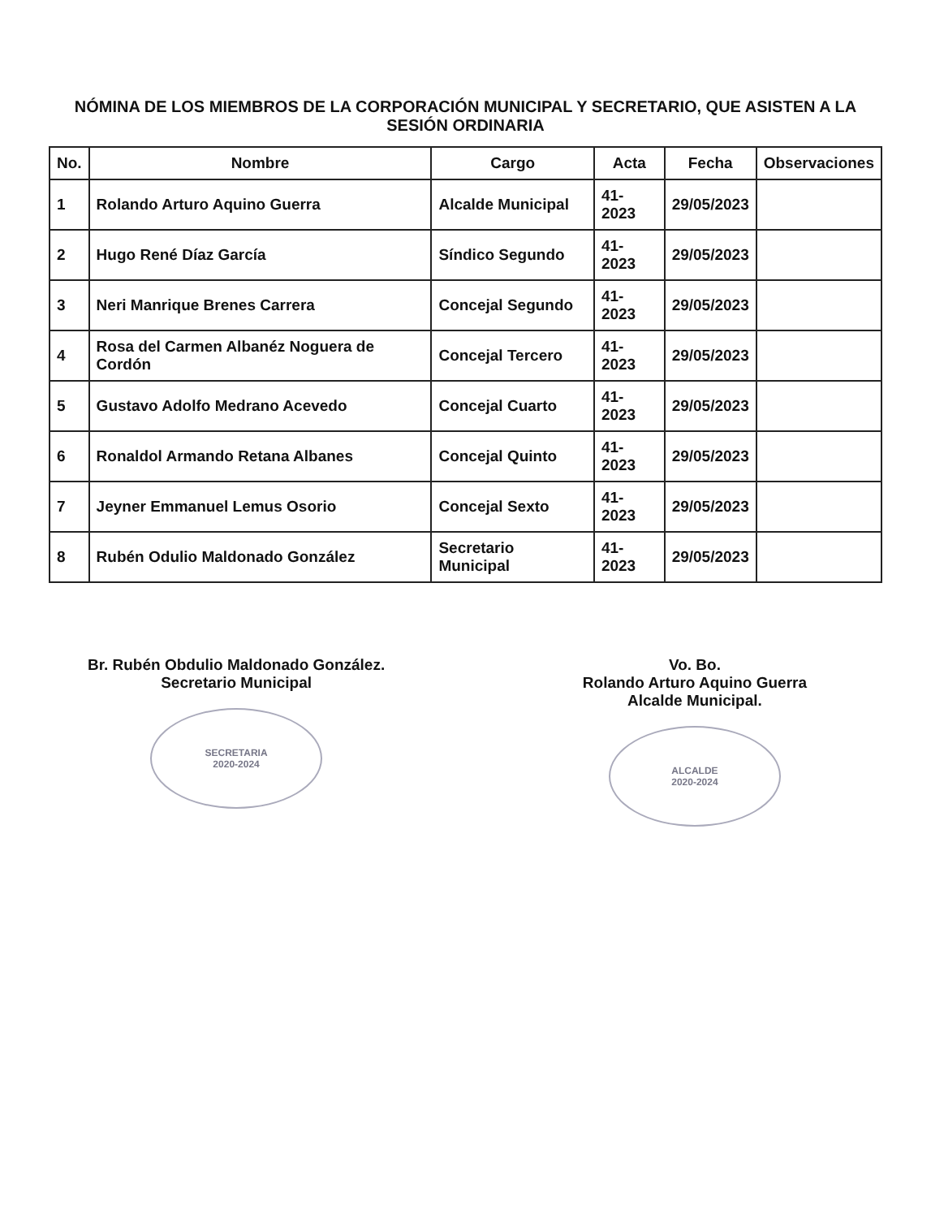NÓMINA DE LOS MIEMBROS DE LA CORPORACIÓN MUNICIPAL Y SECRETARIO, QUE ASISTEN A LA SESIÓN ORDINARIA
| No. | Nombre | Cargo | Acta | Fecha | Observaciones |
| --- | --- | --- | --- | --- | --- |
| 1 | Rolando Arturo Aquino Guerra | Alcalde Municipal | 41-2023 | 29/05/2023 | |
| 2 | Hugo René Díaz García | Síndico Segundo | 41-2023 | 29/05/2023 | |
| 3 | Neri Manrique Brenes Carrera | Concejal Segundo | 41-2023 | 29/05/2023 | |
| 4 | Rosa del Carmen Albanéz Noguera de Cordón | Concejal Tercero | 41-2023 | 29/05/2023 | |
| 5 | Gustavo Adolfo Medrano Acevedo | Concejal Cuarto | 41-2023 | 29/05/2023 | |
| 6 | Ronaldol Armando Retana Albanes | Concejal Quinto | 41-2023 | 29/05/2023 | |
| 7 | Jeyner Emmanuel Lemus Osorio | Concejal Sexto | 41-2023 | 29/05/2023 | |
| 8 | Rubén Odulio Maldonado González | Secretario Municipal | 41-2023 | 29/05/2023 | |
Br. Rubén Obdulio Maldonado González.
Secretario Municipal
SECRETARIA
2020-2024
Vo. Bo.
Rolando Arturo Aquino Guerra
Alcalde Municipal.
ALCALDE
2020-2024